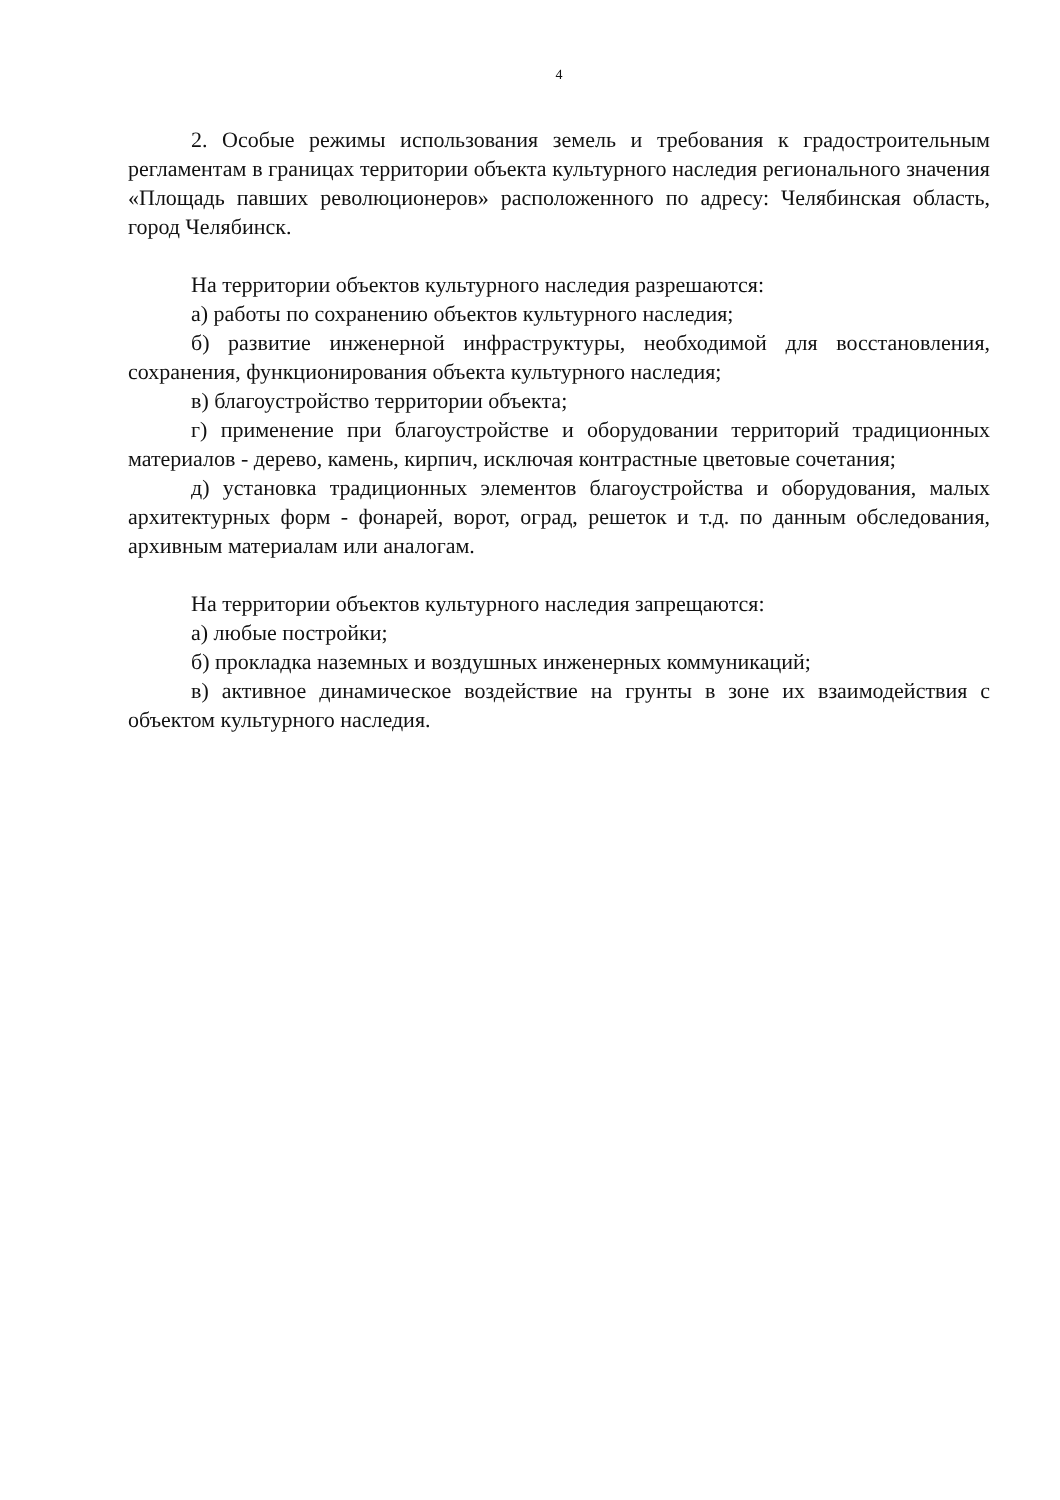4
2. Особые режимы использования земель и требования к градостроительным регламентам в границах территории объекта культурного наследия регионального значения «Площадь павших революционеров» расположенного по адресу: Челябинская область, город Челябинск.
На территории объектов культурного наследия разрешаются:
а) работы по сохранению объектов культурного наследия;
б) развитие инженерной инфраструктуры, необходимой для восстановления, сохранения, функционирования объекта культурного наследия;
в) благоустройство территории объекта;
г) применение при благоустройстве и оборудовании территорий традиционных материалов - дерево, камень, кирпич, исключая контрастные цветовые сочетания;
д) установка традиционных элементов благоустройства и оборудования, малых архитектурных форм - фонарей, ворот, оград, решеток и т.д. по данным обследования, архивным материалам или аналогам.
На территории объектов культурного наследия запрещаются:
а) любые постройки;
б) прокладка наземных и воздушных инженерных коммуникаций;
в) активное динамическое воздействие на грунты в зоне их взаимодействия с объектом культурного наследия.